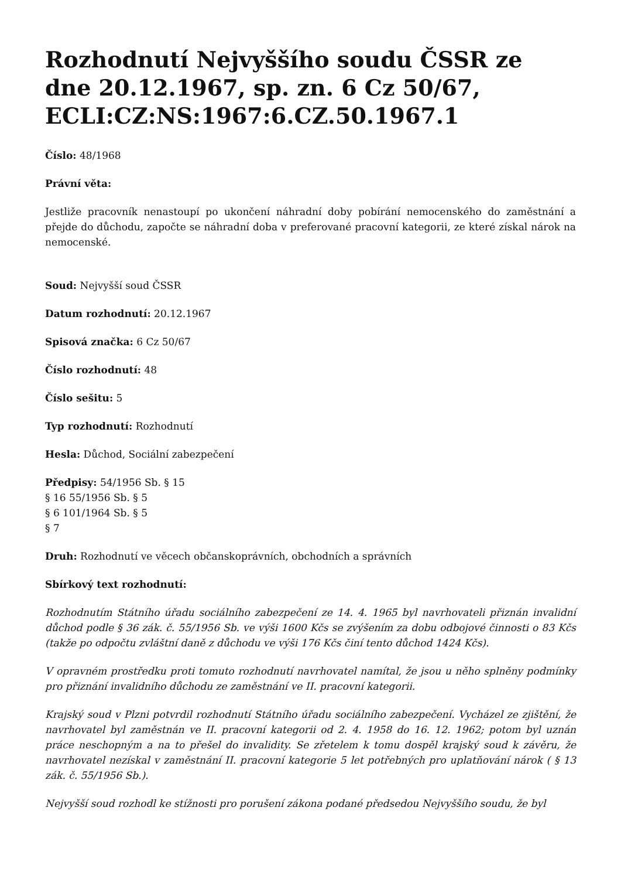Rozhodnutí Nejvyššího soudu ČSSR ze dne 20.12.1967, sp. zn. 6 Cz 50/67, ECLI:CZ:NS:1967:6.CZ.50.1967.1
Číslo: 48/1968
Právní věta:
Jestliže pracovník nenastoupí po ukončení náhradní doby pobírání nemocenského do zaměstnání a přejde do důchodu, započte se náhradní doba v preferované pracovní kategorii, ze které získal nárok na nemocenské.
Soud: Nejvyšší soud ČSSR
Datum rozhodnutí: 20.12.1967
Spisová značka: 6 Cz 50/67
Číslo rozhodnutí: 48
Číslo sešitu: 5
Typ rozhodnutí: Rozhodnutí
Hesla: Důchod, Sociální zabezpečení
Předpisy: 54/1956 Sb. § 15
§ 16 55/1956 Sb. § 5
§ 6 101/1964 Sb. § 5
§ 7
Druh: Rozhodnutí ve věcech občanskoprávních, obchodních a správních
Sbírkový text rozhodnutí:
Rozhodnutím Státního úřadu sociálního zabezpečení ze 14. 4. 1965 byl navrhovateli přiznán invalidní důchod podle § 36 zák. č. 55/1956 Sb. ve výši 1600 Kčs se zvýšením za dobu odbojové činnosti o 83 Kčs (takže po odpočtu zvláštní daně z důchodu ve výši 176 Kčs činí tento důchod 1424 Kčs).
V opravném prostředku proti tomuto rozhodnutí navrhovatel namítal, že jsou u něho splněny podmínky pro přiznání invalidního důchodu ze zaměstnání ve II. pracovní kategorii.
Krajský soud v Plzni potvrdil rozhodnutí Státního úřadu sociálního zabezpečení. Vycházel ze zjištění, že navrhovatel byl zaměstnán ve II. pracovní kategorii od 2. 4. 1958 do 16. 12. 1962; potom byl uznán práce neschopným a na to přešel do invalidity. Se zřetelem k tomu dospěl krajský soud k závěru, že navrhovatel nezískal v zaměstnání II. pracovní kategorie 5 let potřebných pro uplatňování nárok ( § 13 zák. č. 55/1956 Sb.).
Nejvyšší soud rozhodl ke stížnosti pro porušení zákona podané předsedou Nejvyššího soudu, že byl